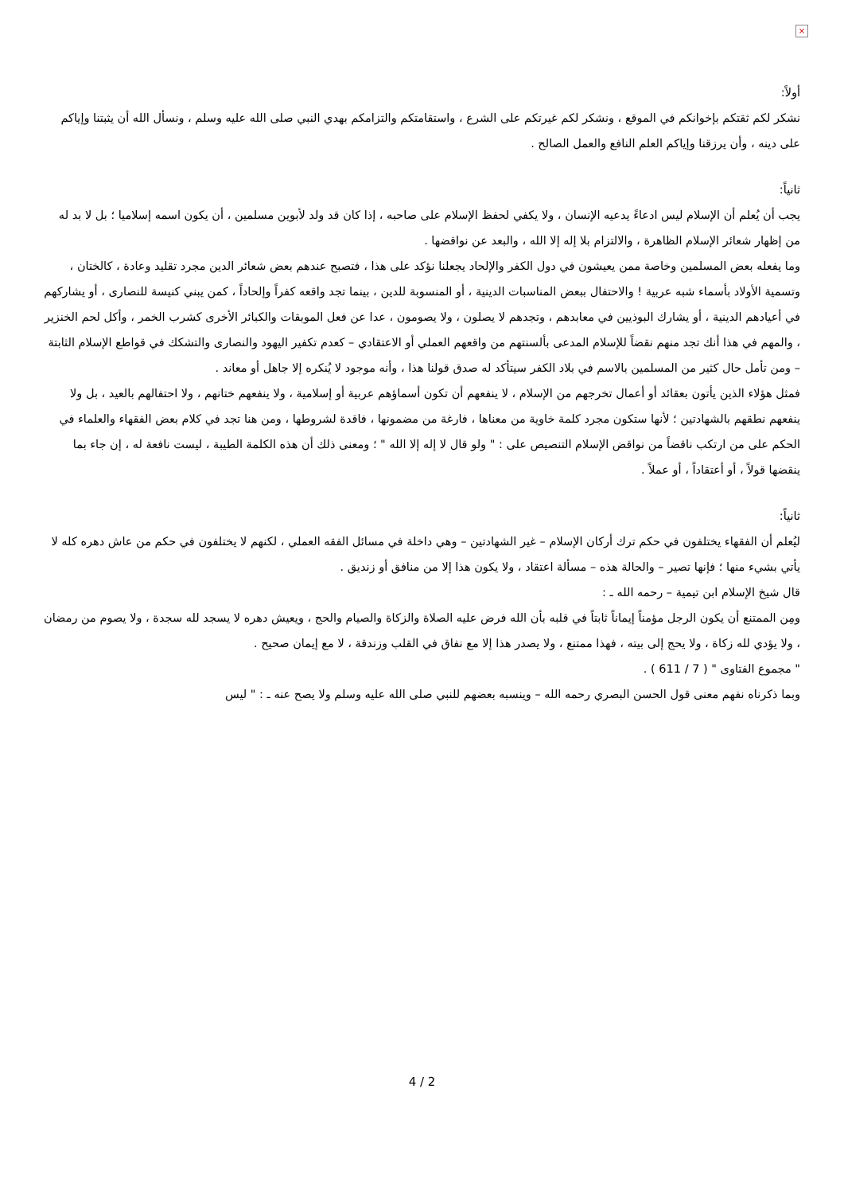×
أولاً:
نشكر لكم ثقتكم بإخوانكم في الموقع ، ونشكر لكم غيرتكم على الشرع ، واستقامتكم والتزامكم بهدي النبي صلى الله عليه وسلم ، ونسأل الله أن يثبتنا وإياكم على دينه ، وأن يرزقنا وإياكم العلم النافع والعمل الصالح .
ثانياً:
يجب أن يُعلم أن الإسلام ليس ادعاءً يدعيه الإنسان ، ولا يكفي لحفظ الإسلام على صاحبه ، إذا كان قد ولد لأبوين مسلمين ، أن يكون اسمه إسلاميا ؛ بل لا بد له من إظهار شعائر الإسلام الظاهرة ، والالتزام بلا إله إلا الله ، والبعد عن نواقضها .
وما يفعله بعض المسلمين وخاصة ممن يعيشون في دول الكفر والإلحاد يجعلنا نؤكد على هذا ، فتصبح عندهم بعض شعائر الدين مجرد تقليد وعادة ، كالختان ، وتسمية الأولاد بأسماء شبه عربية ! والاحتفال ببعض المناسبات الدينية ، أو المنسوبة للدين ، بينما تجد واقعه كفراً وإلحاداً ، كمن يبني كنيسة للنصارى ، أو يشاركهم في أعيادهم الدينية ، أو يشارك البوذيين في معابدهم ، وتجدهم لا يصلون ، ولا يصومون ، عدا عن فعل الموبقات والكبائر الأخرى كشرب الخمر ، وأكل لحم الخنزير ، والمهم في هذا أنك تجد منهم نقضاً للإسلام المدعى بألسنتهم من واقعهم العملي أو الاعتقادي – كعدم تكفير اليهود والنصارى والتشكك في قواطع الإسلام الثابتة – ومن تأمل حال كثير من المسلمين بالاسم في بلاد الكفر سيتأكد له صدق قولنا هذا ، وأنه موجود لا يُنكره إلا جاهل أو معاند .
فمثل هؤلاء الذين يأتون بعقائد أو أعمال تخرجهم من الإسلام ، لا ينفعهم أن تكون أسماؤهم عربية أو إسلامية ، ولا ينفعهم ختانهم ، ولا احتفالهم بالعيد ، بل ولا ينفعهم نطقهم بالشهادتين ؛ لأنها ستكون مجرد كلمة خاوية من معناها ، فارغة من مضمونها ، فاقدة لشروطها ، ومن هنا تجد في كلام بعض الفقهاء والعلماء في الحكم على من ارتكب ناقضاً من نواقض الإسلام التنصيص على : " ولو قال لا إله إلا الله " ؛ ومعنى ذلك أن هذه الكلمة الطيبة ، ليست نافعة له ، إن جاء بما ينقضها قولاً ، أو أعتقاداً ، أو عملاً .
ثانياً:
ليُعلم أن الفقهاء يختلفون في حكم ترك أركان الإسلام – غير الشهادتين – وهي داخلة في مسائل الفقه العملي ، لكنهم لا يختلفون في حكم من عاش دهره كله لا يأتي بشيء منها ؛ فإنها تصير – والحالة هذه – مسألة اعتقاد ، ولا يكون هذا إلا من منافق أو زنديق .
قال شيخ الإسلام ابن تيمية – رحمه الله ـ :
ومِن الممتنع أن يكون الرجل مؤمناً إيماناً ثابتاً في قلبه بأن الله فرض عليه الصلاة والزكاة والصيام والحج ، ويعيش دهره لا يسجد لله سجدة ، ولا يصوم من رمضان ، ولا يؤدي لله زكاة ، ولا يحج إلى بيته ، فهذا ممتنع ، ولا يصدر هذا إلا مع نفاق في القلب وزندقة ، لا مع إيمان صحيح .
" مجموع الفتاوى " ( 7 / 611 ) .
وبما ذكرناه نفهم معنى قول الحسن البصري رحمه الله – وينسبه بعضهم للنبي صلى الله عليه وسلم ولا يصح عنه ـ : " ليس
4 / 2